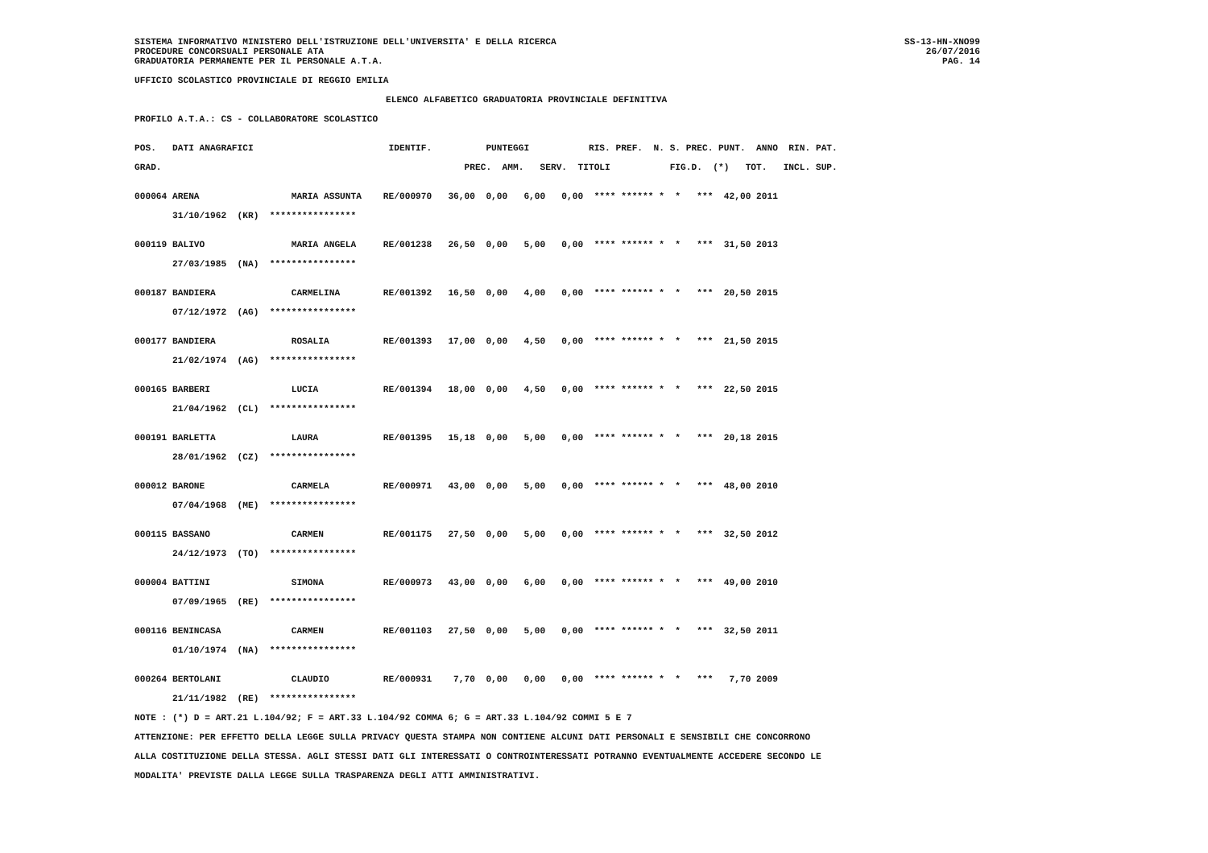SISTEMA INFORMATIVO MINISTERO DELL'ISTRUZIONE DELL'UNIVERSITA' E DELLA RICERCA
PROCEDURE CONCORSUALI PERSONALE ATA
GRADUATORIA PERMANENTE PER IL PERSONALE A.T.A.
SS-13-HN-XNO99
26/07/2016
PAG. 14
UFFICIO SCOLASTICO PROVINCIALE DI REGGIO EMILIA
ELENCO ALFABETICO GRADUATORIA PROVINCIALE DEFINITIVA
PROFILO A.T.A.: CS - COLLABORATORE SCOLASTICO
| POS. DATI ANAGRAFICI IDENTIF. PUNTEGGI RIS. PREF. N. S. PREC. PUNT. ANNO RIN. PAT. |
| --- |
| GRAD. PREC. AMM. SERV. TITOLI FIG.D. (*) TOT. INCL. SUP. |
| 000064 ARENA MARIA ASSUNTA RE/000970 36,00 0,00 6,00 0,00 **** ****** * * *** 42,00 2011 |
| 31/10/1962 (KR) **************** |
| 000119 BALIVO MARIA ANGELA RE/001238 26,50 0,00 5,00 0,00 **** ****** * * *** 31,50 2013 |
| 27/03/1985 (NA) **************** |
| 000187 BANDIERA CARMELINA RE/001392 16,50 0,00 4,00 0,00 **** ****** * * *** 20,50 2015 |
| 07/12/1972 (AG) **************** |
| 000177 BANDIERA ROSALIA RE/001393 17,00 0,00 4,50 0,00 **** ****** * * *** 21,50 2015 |
| 21/02/1974 (AG) **************** |
| 000165 BARBERI LUCIA RE/001394 18,00 0,00 4,50 0,00 **** ****** * * *** 22,50 2015 |
| 21/04/1962 (CL) **************** |
| 000191 BARLETTA LAURA RE/001395 15,18 0,00 5,00 0,00 **** ****** * * *** 20,18 2015 |
| 28/01/1962 (CZ) **************** |
| 000012 BARONE CARMELA RE/000971 43,00 0,00 5,00 0,00 **** ****** * * *** 48,00 2010 |
| 07/04/1968 (ME) **************** |
| 000115 BASSANO CARMEN RE/001175 27,50 0,00 5,00 0,00 **** ****** * * *** 32,50 2012 |
| 24/12/1973 (TO) **************** |
| 000004 BATTINI SIMONA RE/000973 43,00 0,00 6,00 0,00 **** ****** * * *** 49,00 2010 |
| 07/09/1965 (RE) **************** |
| 000116 BENINCASA CARMEN RE/001103 27,50 0,00 5,00 0,00 **** ****** * * *** 32,50 2011 |
| 01/10/1974 (NA) **************** |
| 000264 BERTOLANI CLAUDIO RE/000931 7,70 0,00 0,00 0,00 **** ****** * * *** 7,70 2009 |
| 21/11/1982 (RE) **************** |
NOTE : (*) D = ART.21 L.104/92; F = ART.33 L.104/92 COMMA 6; G = ART.33 L.104/92 COMMI 5 E 7
ATTENZIONE: PER EFFETTO DELLA LEGGE SULLA PRIVACY QUESTA STAMPA NON CONTIENE ALCUNI DATI PERSONALI E SENSIBILI CHE CONCORRONO
ALLA COSTITUZIONE DELLA STESSA. AGLI STESSI DATI GLI INTERESSATI O CONTROINTERESSATI POTRANNO EVENTUALMENTE ACCEDERE SECONDO LE
MODALITA' PREVISTE DALLA LEGGE SULLA TRASPARENZA DEGLI ATTI AMMINISTRATIVI.